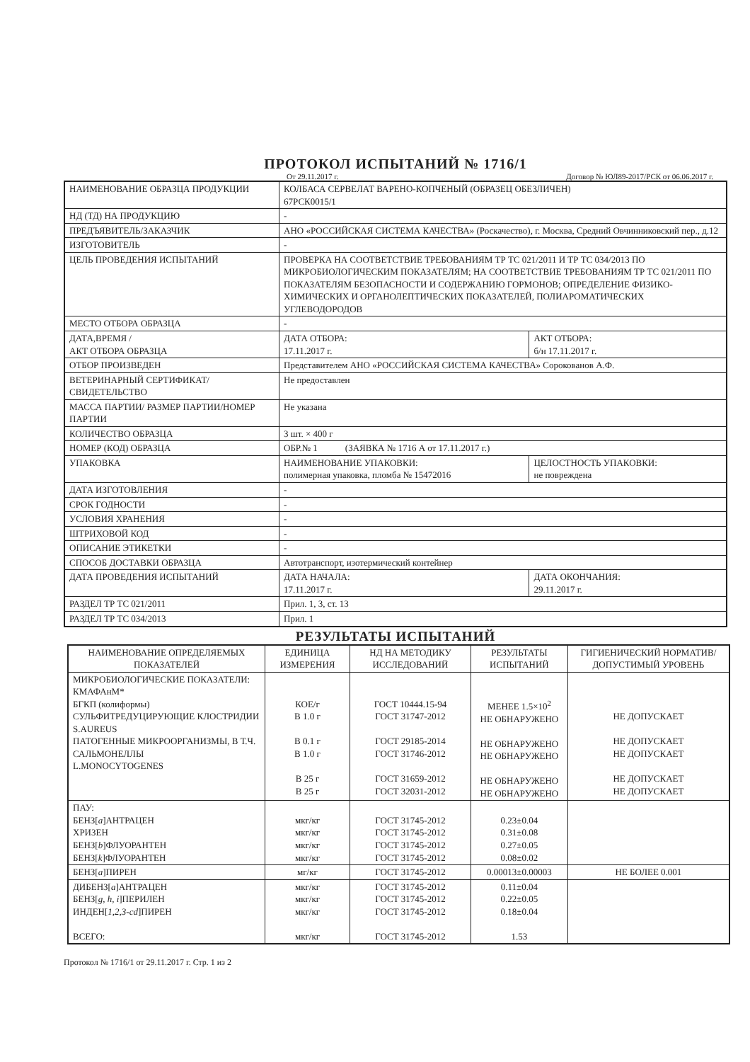ПРОТОКОЛ ИСПЫТАНИЙ № 1716/1
От 29.11.2017 г. Договор № ЮЛ89-2017/РСК от 06.06.2017 г.
| НАИМЕНОВАНИЕ ОБРАЗЦА ПРОДУКЦИИ | КОЛБАСА СЕРВЕЛАТ ВАРЕНО-КОПЧЕНЫЙ (ОБРАЗЕЦ ОБЕЗЛИЧЕН) 67РСК0015/1 | |
| НД (ТД) НА ПРОДУКЦИЮ | - | |
| ПРЕДЪЯВИТЕЛЬ/ЗАКАЗЧИК | АНО «РОССИЙСКАЯ СИСТЕМА КАЧЕСТВА» (Роскачество), г. Москва, Средний Овчинниковский пер., д.12 | |
| ИЗГОТОВИТЕЛЬ | - | |
| ЦЕЛЬ ПРОВЕДЕНИЯ ИСПЫТАНИЙ | ПРОВЕРКА НА СООТВЕТСТВИЕ ТРЕБОВАНИЯМ ТР ТС 021/2011 И ТР ТС 034/2013 ПО МИКРОБИОЛОГИЧЕСКИМ ПОКАЗАТЕЛЯМ; НА СООТВЕТСТВИЕ ТРЕБОВАНИЯМ ТР ТС 021/2011 ПО ПОКАЗАТЕЛЯМ БЕЗОПАСНОСТИ И СОДЕРЖАНИЮ ГОРМОНОВ; ОПРЕДЕЛЕНИЕ ФИЗИКО-ХИМИЧЕСКИХ И ОРГАНОЛЕПТИЧЕСКИХ ПОКАЗАТЕЛЕЙ, ПОЛИАРОМАТИЧЕСКИХ УГЛЕВОДОРОДОВ | |
| МЕСТО ОТБОРА ОБРАЗЦА | - | |
| ДАТА,ВРЕМЯ / АКТ ОТБОРА ОБРАЗЦА | ДАТА ОТБОРА: 17.11.2017 г. | АКТ ОТБОРА: б/н 17.11.2017 г. |
| ОТБОР ПРОИЗВЕДЕН | Представителем АНО «РОССИЙСКАЯ СИСТЕМА КАЧЕСТВА» Сорокованов А.Ф. | |
| ВЕТЕРИНАРНЫЙ СЕРТИФИКАТ/СВИДЕТЕЛЬСТВО | Не предоставлен | |
| МАССА ПАРТИИ/ РАЗМЕР ПАРТИИ/НОМЕР ПАРТИИ | Не указана | |
| КОЛИЧЕСТВО ОБРАЗЦА | 3 шт. × 400 г | |
| НОМЕР (КОД) ОБРАЗЦА | ОБР.№ 1 (ЗАЯВКА № 1716 А от 17.11.2017 г.) | |
| УПАКОВКА | НАИМЕНОВАНИЕ УПАКОВКИ: полимерная упаковка, пломба № 15472016 | ЦЕЛОСТНОСТЬ УПАКОВКИ: не повреждена |
| ДАТА ИЗГОТОВЛЕНИЯ | - | |
| СРОК ГОДНОСТИ | - | |
| УСЛОВИЯ ХРАНЕНИЯ | - | |
| ШТРИХОВОЙ КОД | - | |
| ОПИСАНИЕ ЭТИКЕТКИ | - | |
| СПОСОБ ДОСТАВКИ ОБРАЗЦА | Автотранспорт, изотермический контейнер | |
| ДАТА ПРОВЕДЕНИЯ ИСПЫТАНИЙ | ДАТА НАЧАЛА: 17.11.2017 г. | ДАТА ОКОНЧАНИЯ: 29.11.2017 г. |
| РАЗДЕЛ ТР ТС 021/2011 | Прил. 1, 3, ст. 13 | |
| РАЗДЕЛ ТР ТС 034/2013 | Прил. 1 | |
РЕЗУЛЬТАТЫ ИСПЫТАНИЙ
| НАИМЕНОВАНИЕ ОПРЕДЕЛЯЕМЫХ ПОКАЗАТЕЛЕЙ | ЕДИНИЦА ИЗМЕРЕНИЯ | НД НА МЕТОДИКУ ИССЛЕДОВАНИЙ | РЕЗУЛЬТАТЫ ИСПЫТАНИЙ | ГИГИЕНИЧЕСКИЙ НОРМАТИВ/ДОПУСТИМЫЙ УРОВЕНЬ |
| --- | --- | --- | --- | --- |
| МИКРОБИОЛОГИЧЕСКИЕ ПОКАЗАТЕЛИ: КМАФАнМ* БГКП (колиформы) СУЛЬФИТРЕДУЦИРУЮЩИЕ КЛОСТРИДИИ S.AUREUS ПАТОГЕННЫЕ МИКРООРГАНИЗМЫ, В Т.Ч. САЛЬМОНЕЛЛЫ L.MONOCYTOGENES | КОЕ/г В 1.0 г В 0.1 г В 1.0 г В 25 г В 25 г | ГОСТ 10444.15-94 ГОСТ 31747-2012 ГОСТ 29185-2014 ГОСТ 31746-2012 ГОСТ 31659-2012 ГОСТ 32031-2012 | МЕНЕЕ 1.5×10<sup>2</sup> НЕ ОБНАРУЖЕНО НЕ ОБНАРУЖЕНО НЕ ОБНАРУЖЕНО НЕ ОБНАРУЖЕНО НЕ ОБНАРУЖЕНО | НЕ ДОПУСКАЕТ НЕ ДОПУСКАЕТ НЕ ДОПУСКАЕТ НЕ ДОПУСКАЕТ НЕ ДОПУСКАЕТ |
| ПАУ: БЕНЗ[ a ]АНТРАЦЕН ХРИЗЕН БЕНЗ[ b ]ФЛУОРАНТЕН БЕНЗ[ k ]ФЛУОРАНТЕН | мкг/кг мкг/кг мкг/кг мкг/кг | ГОСТ 31745-2012 ГОСТ 31745-2012 ГОСТ 31745-2012 ГОСТ 31745-2012 | 0.23±0.04 0.31±0.08 0.27±0.05 0.08±0.02 | |
| БЕНЗ[ a ]ПИРЕН | мг/кг | ГОСТ 31745-2012 | 0.00013±0.00003 | НЕ БОЛЕЕ 0.001 |
| ДИБЕНЗ[ a ]АНТРАЦЕН БЕНЗ[ g, h, i ]ПЕРИЛЕН ИНДЕН[ 1,2,3-cd ]ПИРЕН ВСЕГО: | мкг/кг мкг/кг мкг/кг мкг/кг | ГОСТ 31745-2012 ГОСТ 31745-2012 ГОСТ 31745-2012 ГОСТ 31745-2012 | 0.11±0.04 0.22±0.05 0.18±0.04 1.53 | |
Протокол № 1716/1 от 29.11.2017 г. Стр. 1 из 2